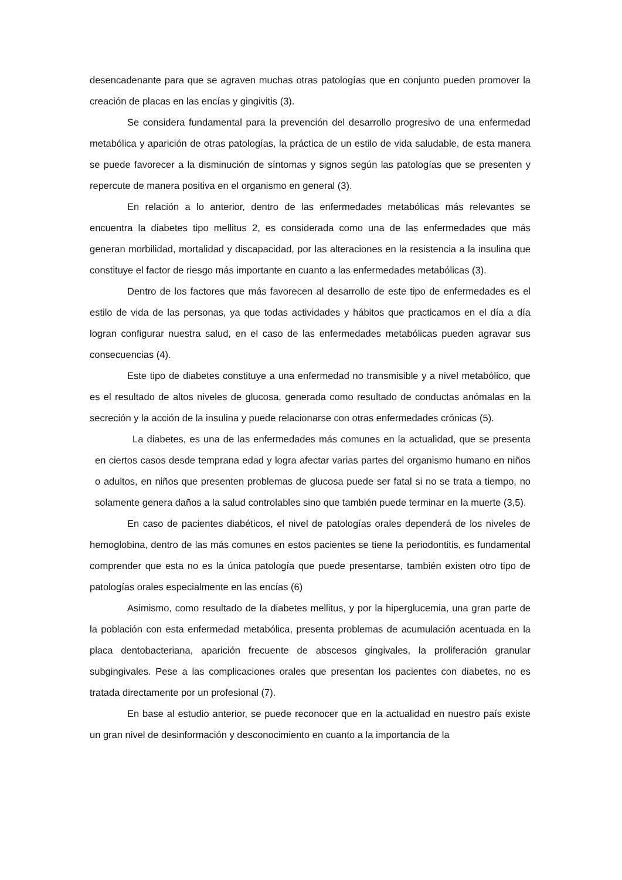desencadenante para que se agraven muchas otras patologías que en conjunto pueden promover la creación de placas en las encías y gingivitis (3).
Se considera fundamental para la prevención del desarrollo progresivo de una enfermedad metabólica y aparición de otras patologías, la práctica de un estilo de vida saludable, de esta manera se puede favorecer a la disminución de síntomas y signos según las patologías que se presenten y repercute de manera positiva en el organismo en general (3).
En relación a lo anterior, dentro de las enfermedades metabólicas más relevantes se encuentra la diabetes tipo mellitus 2, es considerada como una de las enfermedades que más generan morbilidad, mortalidad y discapacidad, por las alteraciones en la resistencia a la insulina que constituye el factor de riesgo más importante en cuanto a las enfermedades metabólicas (3).
Dentro de los factores que más favorecen al desarrollo de este tipo de enfermedades es el estilo de vida de las personas, ya que todas actividades y hábitos que practicamos en el día a día logran configurar nuestra salud, en el caso de las enfermedades metabólicas pueden agravar sus consecuencias (4).
Este tipo de diabetes constituye a una enfermedad no transmisible y a nivel metabólico, que es el resultado de altos niveles de glucosa, generada como resultado de conductas anómalas en la secreción y la acción de la insulina y puede relacionarse con otras enfermedades crónicas (5).
La diabetes, es una de las enfermedades más comunes en la actualidad, que se presenta en ciertos casos desde temprana edad y logra afectar varias partes del organismo humano en niños o adultos, en niños que presenten problemas de glucosa puede ser fatal si no se trata a tiempo, no solamente genera daños a la salud controlables sino que también puede terminar en la muerte (3,5).
En caso de pacientes diabéticos, el nivel de patologías orales dependerá de los niveles de hemoglobina, dentro de las más comunes en estos pacientes se tiene la periodontitis, es fundamental comprender que esta no es la única patología que puede presentarse, también existen otro tipo de patologías orales especialmente en las encías (6)
Asimismo, como resultado de la diabetes mellitus, y por la hiperglucemia, una gran parte de la población con esta enfermedad metabólica, presenta problemas de acumulación acentuada en la placa dentobacteriana, aparición frecuente de abscesos gingivales, la proliferación granular subgingivales. Pese a las complicaciones orales que presentan los pacientes con diabetes, no es tratada directamente por un profesional (7).
En base al estudio anterior, se puede reconocer que en la actualidad en nuestro país existe un gran nivel de desinformación y desconocimiento en cuanto a la importancia de la